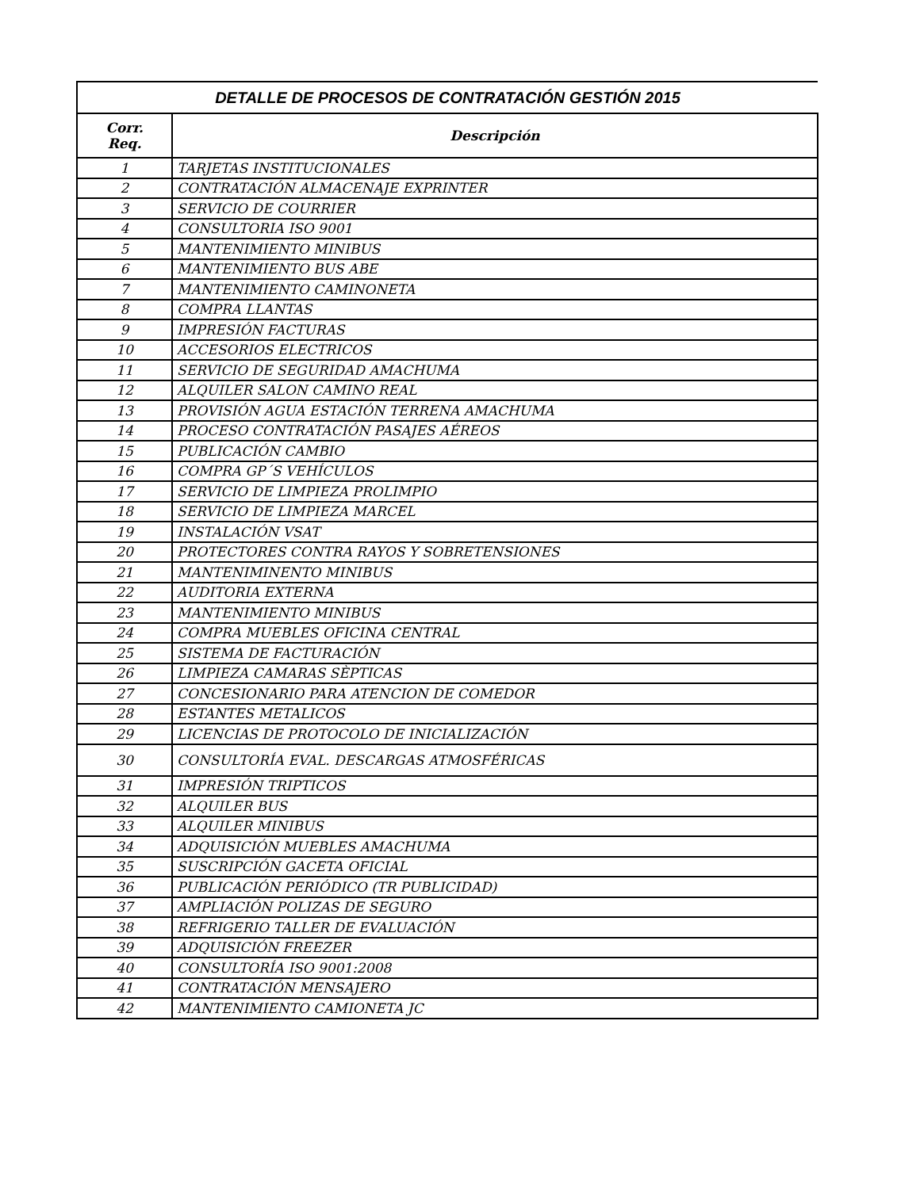| DETALLE DE PROCESOS DE CONTRATACIÓN GESTIÓN 2015 | |
| --- | --- |
| Corr. Req. | Descripción |
| 1 | TARJETAS INSTITUCIONALES |
| 2 | CONTRATACIÓN ALMACENAJE EXPRINTER |
| 3 | SERVICIO DE COURRIER |
| 4 | CONSULTORIA ISO 9001 |
| 5 | MANTENIMIENTO MINIBUS |
| 6 | MANTENIMIENTO BUS ABE |
| 7 | MANTENIMIENTO CAMINONETA |
| 8 | COMPRA LLANTAS |
| 9 | IMPRESIÓN FACTURAS |
| 10 | ACCESORIOS ELECTRICOS |
| 11 | SERVICIO DE SEGURIDAD AMACHUMA |
| 12 | ALQUILER SALON CAMINO REAL |
| 13 | PROVISIÓN AGUA ESTACIÓN TERRENA AMACHUMA |
| 14 | PROCESO CONTRATACIÓN PASAJES AÉREOS |
| 15 | PUBLICACIÓN CAMBIO |
| 16 | COMPRA GP´S VEHÍCULOS |
| 17 | SERVICIO DE LIMPIEZA PROLIMPIO |
| 18 | SERVICIO DE LIMPIEZA MARCEL |
| 19 | INSTALACIÓN VSAT |
| 20 | PROTECTORES CONTRA RAYOS Y SOBRETENSIONES |
| 21 | MANTENIMINENTO MINIBUS |
| 22 | AUDITORIA EXTERNA |
| 23 | MANTENIMIENTO MINIBUS |
| 24 | COMPRA MUEBLES OFICINA CENTRAL |
| 25 | SISTEMA DE FACTURACIÓN |
| 26 | LIMPIEZA CAMARAS SÈPTICAS |
| 27 | CONCESIONARIO PARA ATENCION DE COMEDOR |
| 28 | ESTANTES METALICOS |
| 29 | LICENCIAS DE PROTOCOLO DE INICIALIZACIÓN |
| 30 | CONSULTORÍA EVAL. DESCARGAS ATMOSFÉRICAS |
| 31 | IMPRESIÓN TRIPTICOS |
| 32 | ALQUILER BUS |
| 33 | ALQUILER MINIBUS |
| 34 | ADQUISICIÓN MUEBLES AMACHUMA |
| 35 | SUSCRIPCIÓN GACETA OFICIAL |
| 36 | PUBLICACIÓN PERIÓDICO (TR PUBLICIDAD) |
| 37 | AMPLIACIÓN POLIZAS DE SEGURO |
| 38 | REFRIGERIO TALLER DE EVALUACIÓN |
| 39 | ADQUISICIÓN FREEZER |
| 40 | CONSULTORÍA ISO 9001:2008 |
| 41 | CONTRATACIÓN MENSAJERO |
| 42 | MANTENIMIENTO CAMIONETA JC |